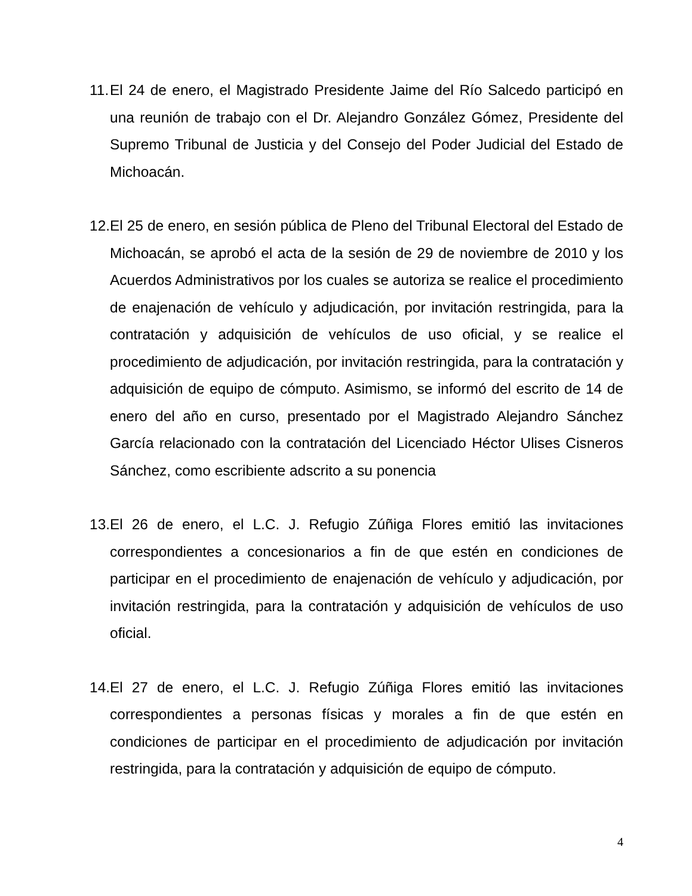11. El 24 de enero, el Magistrado Presidente Jaime del Río Salcedo participó en una reunión de trabajo con el Dr. Alejandro González Gómez, Presidente del Supremo Tribunal de Justicia y del Consejo del Poder Judicial del Estado de Michoacán.
12. El 25 de enero, en sesión pública de Pleno del Tribunal Electoral del Estado de Michoacán, se aprobó el acta de la sesión de 29 de noviembre de 2010 y los Acuerdos Administrativos por los cuales se autoriza se realice el procedimiento de enajenación de vehículo y adjudicación, por invitación restringida, para la contratación y adquisición de vehículos de uso oficial, y se realice el procedimiento de adjudicación, por invitación restringida, para la contratación y adquisición de equipo de cómputo. Asimismo, se informó del escrito de 14 de enero del año en curso, presentado por el Magistrado Alejandro Sánchez García relacionado con la contratación del Licenciado Héctor Ulises Cisneros Sánchez, como escribiente adscrito a su ponencia
13. El 26 de enero, el L.C. J. Refugio Zúñiga Flores emitió las invitaciones correspondientes a concesionarios a fin de que estén en condiciones de participar en el procedimiento de enajenación de vehículo y adjudicación, por invitación restringida, para la contratación y adquisición de vehículos de uso oficial.
14. El 27 de enero, el L.C. J. Refugio Zúñiga Flores emitió las invitaciones correspondientes a personas físicas y morales a fin de que estén en condiciones de participar en el procedimiento de adjudicación por invitación restringida, para la contratación y adquisición de equipo de cómputo.
4